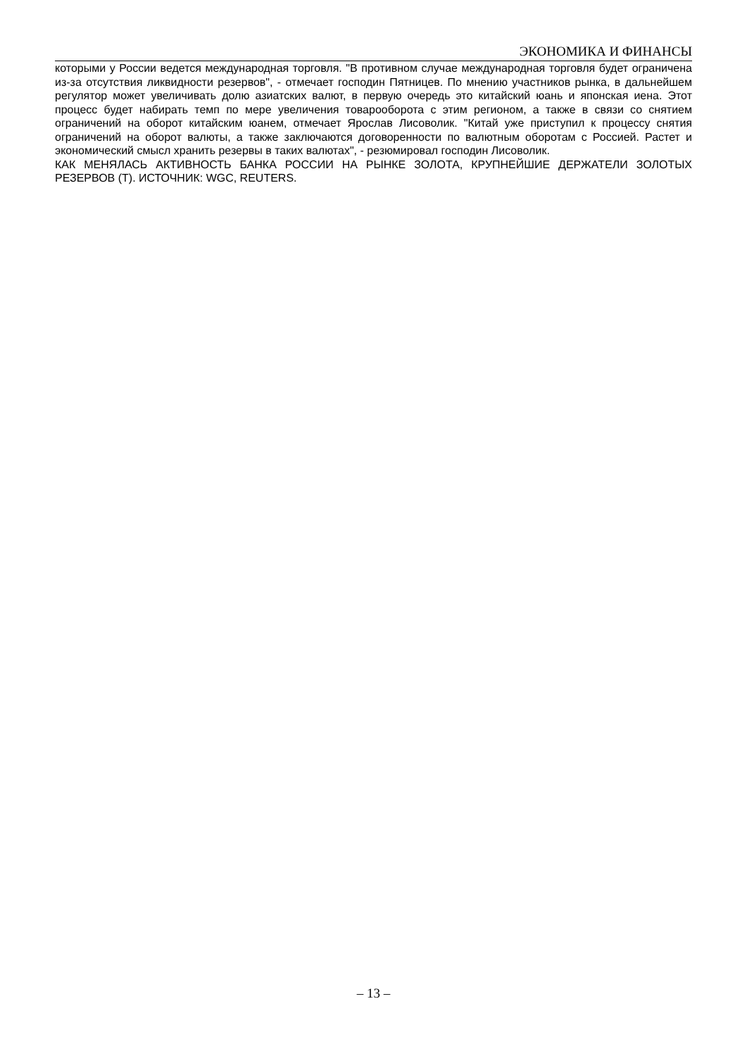ЭКОНОМИКА И ФИНАНСЫ
которыми у России ведется международная торговля. "В противном случае международная торговля будет ограничена из-за отсутствия ликвидности резервов", - отмечает господин Пятницев. По мнению участников рынка, в дальнейшем регулятор может увеличивать долю азиатских валют, в первую очередь это китайский юань и японская иена. Этот процесс будет набирать темп по мере увеличения товарооборота с этим регионом, а также в связи со снятием ограничений на оборот китайским юанем, отмечает Ярослав Лисоволик. "Китай уже приступил к процессу снятия ограничений на оборот валюты, а также заключаются договоренности по валютным оборотам с Россией. Растет и экономический смысл хранить резервы в таких валютах", - резюмировал господин Лисоволик.
КАК МЕНЯЛАСЬ АКТИВНОСТЬ БАНКА РОССИИ НА РЫНКЕ ЗОЛОТА, КРУПНЕЙШИЕ ДЕРЖАТЕЛИ ЗОЛОТЫХ РЕЗЕРВОВ (Т). ИСТОЧНИК: WGC, REUTERS.
– 13 –